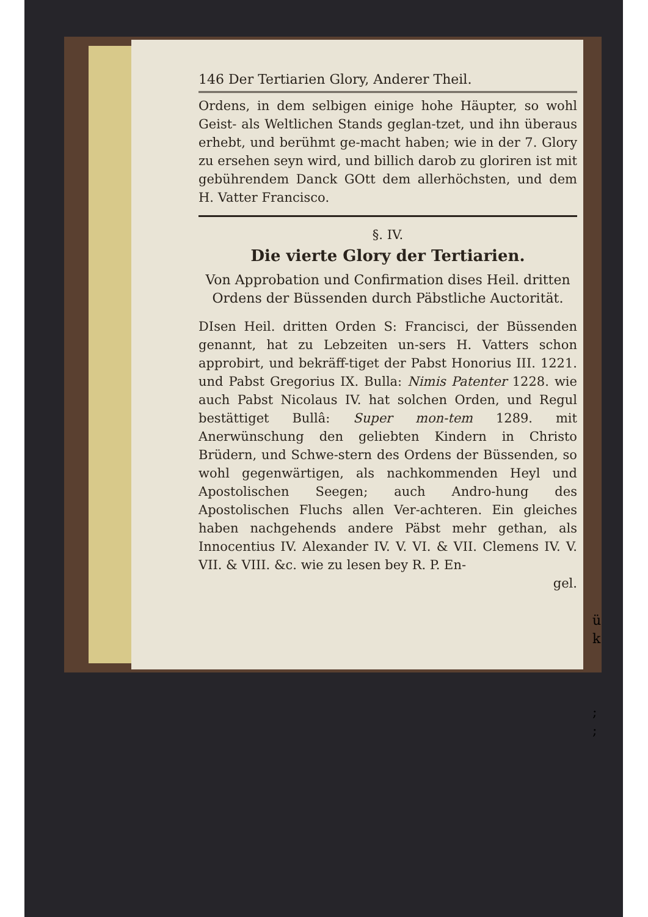146 Der Tertiarien Glory, Anderer Theil.
Ordens, in dem selbigen einige hohe Häupter, so wohl Geist- als Weltlichen Stands geglan-tzet, und ihn überaus erhebt, und berühmt ge-macht haben; wie in der 7. Glory zu ersehen seyn wird, und billich darob zu gloriren ist mit gebührendem Danck GOtt dem allerhöchsten, und dem H. Vatter Francisco.
§. IV.
Die vierte Glory der Tertiarien.
Von Approbation und Confirmation dises Heil. dritten Ordens der Büssenden durch Päbstliche Auctorität.
DIsen Heil. dritten Orden S: Francisci, der Büssenden genannt, hat zu Lebzeiten un-sers H. Vatters schon approbirt, und bekräff-tiget der Pabst Honorius III. 1221. und Pabst Gregorius IX. Bulla: Nimis Patenter 1228. wie auch Pabst Nicolaus IV. hat solchen Orden, und Regul bestättiget Bullâ: Super mon-tem 1289. mit Anerwünschung den geliebten Kindern in Christo Brüdern, und Schwe-stern des Ordens der Büssenden, so wohl gegenwärtigen, als nachkommenden Heyl und Apostolischen Seegen; auch Andro-hung des Apostolischen Fluchs allen Ver-achteren. Ein gleiches haben nachgehends andere Päbst mehr gethan, als Innocentius IV. Alexander IV. V. VI. & VII. Clemens IV. V. VII. & VIII. &c. wie zu lesen bey R. P. En-
gel.
ü
k
;
;